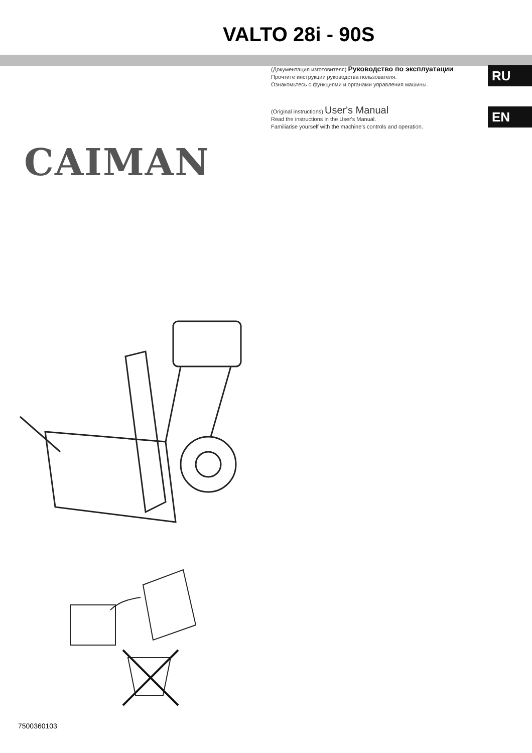VALTO 28i - 90S
(Документация изготовителя) Руководство по эксплуатации
Прочтите инструкции руководства пользователя.
Ознакомьтесь с функциями и органами управления машины.
RU
(Original instructions) User's Manual
Read the instructions in the User's Manual.
Familiarise yourself with the machine's controls and operation.
EN
CAIMAN
7500360103